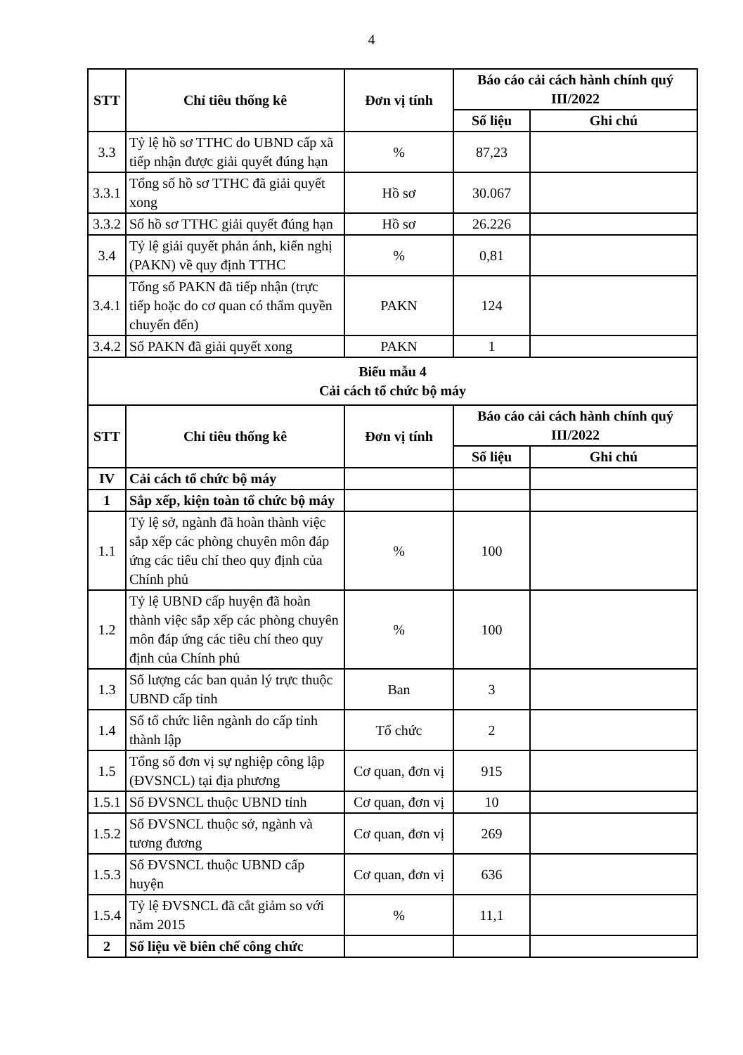4
| STT | Chỉ tiêu thống kê | Đơn vị tính | Báo cáo cải cách hành chính quý III/2022 | |
| --- | --- | --- | --- | --- |
| | | | Số liệu | Ghi chú |
| 3.3 | Tỷ lệ hồ sơ TTHC do UBND cấp xã tiếp nhận được giải quyết đúng hạn | % | 87,23 | |
| 3.3.1 | Tổng số hồ sơ TTHC đã giải quyết xong | Hồ sơ | 30.067 | |
| 3.3.2 | Số hồ sơ TTHC giải quyết đúng hạn | Hồ sơ | 26.226 | |
| 3.4 | Tỷ lệ giải quyết phản ánh, kiến nghị (PAKN) về quy định TTHC | % | 0,81 | |
| 3.4.1 | Tổng số PAKN đã tiếp nhận (trực tiếp hoặc do cơ quan có thẩm quyền chuyển đến) | PAKN | 124 | |
| 3.4.2 | Số PAKN đã giải quyết xong | PAKN | 1 | |
| Biểu mẫu 4 Cải cách tổ chức bộ máy | | | | |
| STT | Chỉ tiêu thống kê | Đơn vị tính | Báo cáo cải cách hành chính quý III/2022 | |
| | | | Số liệu | Ghi chú |
| IV | Cải cách tổ chức bộ máy | | | |
| 1 | Sắp xếp, kiện toàn tổ chức bộ máy | | | |
| 1.1 | Tỷ lệ sở, ngành đã hoàn thành việc sắp xếp các phòng chuyên môn đáp ứng các tiêu chí theo quy định của Chính phủ | % | 100 | |
| 1.2 | Tỷ lệ UBND cấp huyện đã hoàn thành việc sắp xếp các phòng chuyên môn đáp ứng các tiêu chí theo quy định của Chính phủ | % | 100 | |
| 1.3 | Số lượng các ban quản lý trực thuộc UBND cấp tỉnh | Ban | 3 | |
| 1.4 | Số tổ chức liên ngành do cấp tỉnh thành lập | Tổ chức | 2 | |
| 1.5 | Tổng số đơn vị sự nghiệp công lập (ĐVSNCL) tại địa phương | Cơ quan, đơn vị | 915 | |
| 1.5.1 | Số ĐVSNCL thuộc UBND tỉnh | Cơ quan, đơn vị | 10 | |
| 1.5.2 | Số ĐVSNCL thuộc sở, ngành và tương đương | Cơ quan, đơn vị | 269 | |
| 1.5.3 | Số ĐVSNCL thuộc UBND cấp huyện | Cơ quan, đơn vị | 636 | |
| 1.5.4 | Tỷ lệ ĐVSNCL đã cắt giảm so với năm 2015 | % | 11,1 | |
| 2 | Số liệu về biên chế công chức | | | |